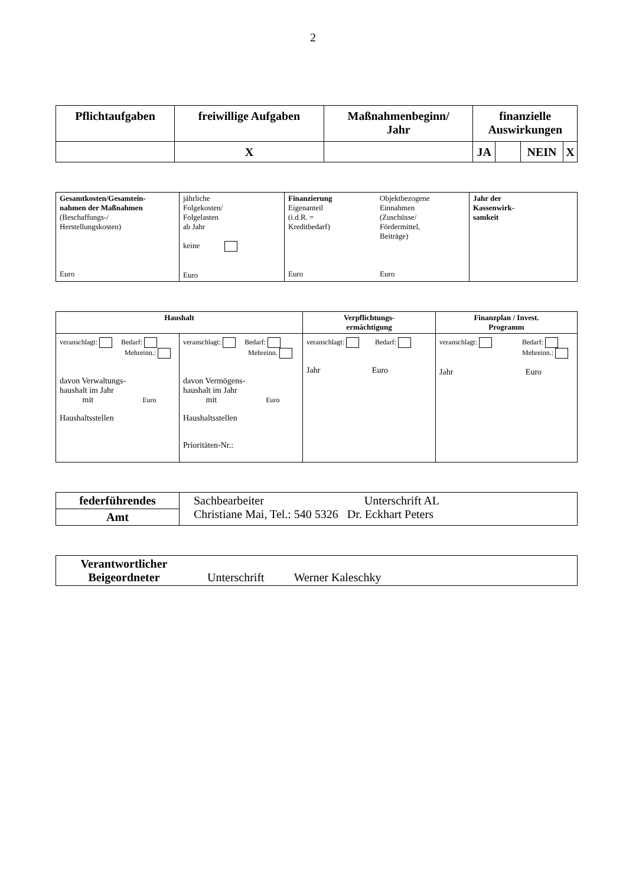2
| Pflichtaufgaben | freiwillige Aufgaben | Maßnahmenbeginn/ Jahr | finanzielle Auswirkungen | | | |
| --- | --- | --- | --- | --- | --- | --- |
| | X | | JA | | NEIN | X |
| Gesamtkosten/Gesamtein- nahmen der Maßnahmen (Beschaffungs-/ Herstellungskosten) Euro | jährliche Folgekosten/ Folgelasten ab Jahr keine Euro | Finanzierung Eigenanteil (i.d.R. = Kreditbedarf) Euro Objektbezogene Einnahmen (Zuschüsse/ Fördermittel, Beiträge) Euro | Jahr der Kassenwirk- samkeit |
| Haushalt | | Verpflichtungs- ermächtigung | Finanzplan / Invest. Programm |
| --- | --- | --- | --- |
| veranschlagt: Bedarf: Mehreinn.: davon Verwaltungs- haushalt im Jahr mit Euro Haushaltsstellen | veranschlagt: Bedarf: Mehreinn. davon Vermögens- haushalt im Jahr mit Euro Haushaltsstellen Prioritäten-Nr.: | veranschlagt: Bedarf: Jahr Euro | veranschlagt: Bedarf: Mehreinn.: Jahr Euro |
| federführendes | Sachbearbeiter Unterschrift AL Christiane Mai, Tel.: 540 5326 Dr. Eckhart Peters |
| Amt | |
| Verantwortlicher Beigeordneter Unterschrift Werner Kaleschky |